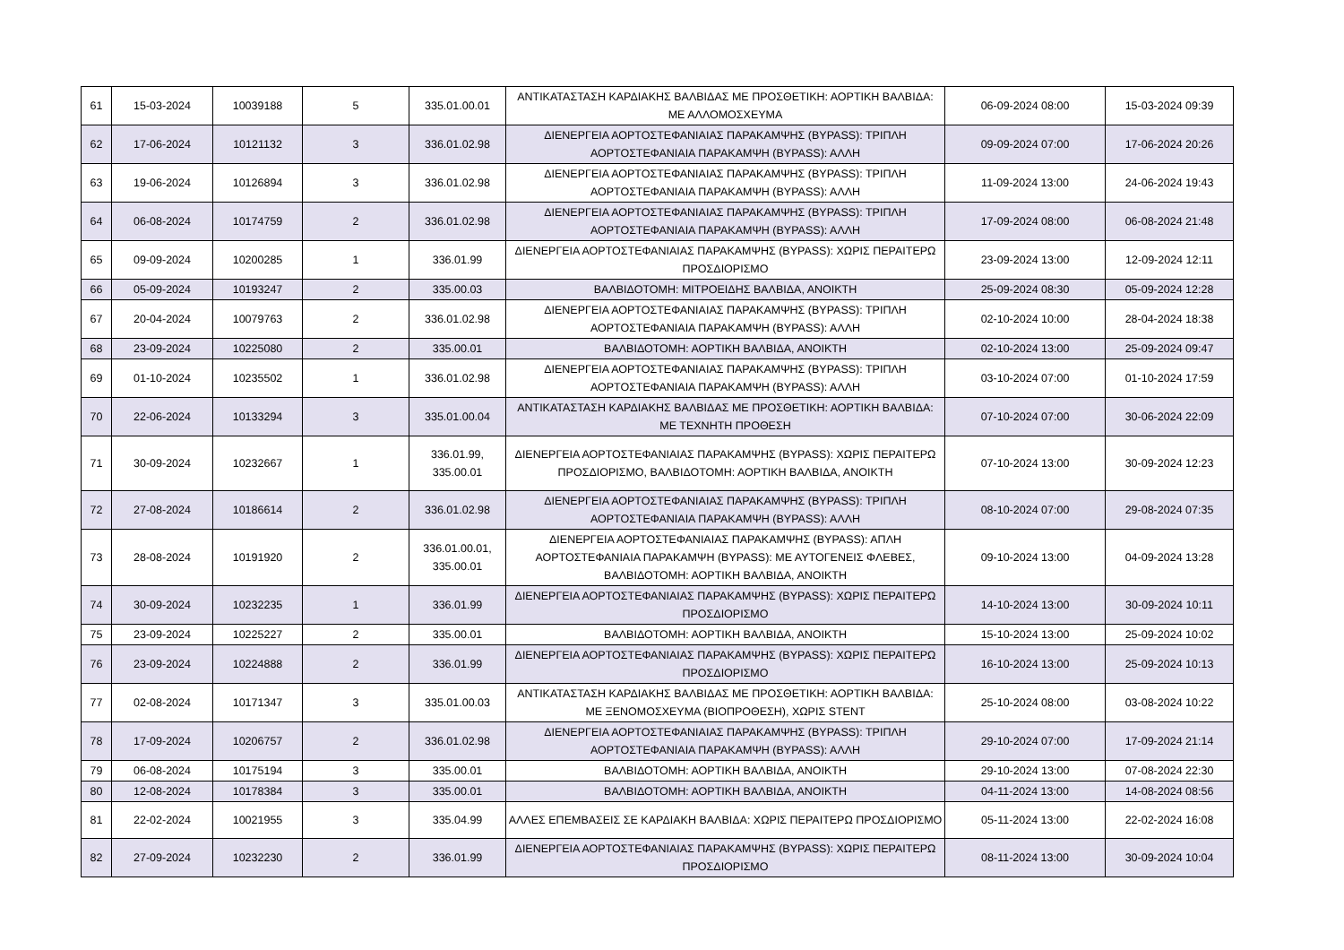| 61 | 15-03-2024 | 10039188 | 5 | 335.01.00.01 | ΑΝΤΙΚΑΤΑΣΤΑΣΗ ΚΑΡΔΙΑΚΗΣ ΒΑΛΒΙΔΑΣ ΜΕ ΠΡΟΣΘΕΤΙΚΗ: ΑΟΡΤΙΚΗ ΒΑΛΒΙΔΑ: ΜΕ ΑΛΛΟΜΟΣΧΕΥΜΑ | 06-09-2024 08:00 | 15-03-2024 09:39 |
| 62 | 17-06-2024 | 10121132 | 3 | 336.01.02.98 | ΔΙΕΝΕΡΓΕΙΑ ΑΟΡΤΟΣΤΕΦΑΝΙΑΙΑΣ ΠΑΡΑΚΑΜΨΗΣ (BYPASS): ΤΡΙΠΛΗ ΑΟΡΤΟΣΤΕΦΑΝΙΑΙΑ ΠΑΡΑΚΑΜΨΗ (BYPASS): ΑΛΛΗ | 09-09-2024 07:00 | 17-06-2024 20:26 |
| 63 | 19-06-2024 | 10126894 | 3 | 336.01.02.98 | ΔΙΕΝΕΡΓΕΙΑ ΑΟΡΤΟΣΤΕΦΑΝΙΑΙΑΣ ΠΑΡΑΚΑΜΨΗΣ (BYPASS): ΤΡΙΠΛΗ ΑΟΡΤΟΣΤΕΦΑΝΙΑΙΑ ΠΑΡΑΚΑΜΨΗ (BYPASS): ΑΛΛΗ | 11-09-2024 13:00 | 24-06-2024 19:43 |
| 64 | 06-08-2024 | 10174759 | 2 | 336.01.02.98 | ΔΙΕΝΕΡΓΕΙΑ ΑΟΡΤΟΣΤΕΦΑΝΙΑΙΑΣ ΠΑΡΑΚΑΜΨΗΣ (BYPASS): ΤΡΙΠΛΗ ΑΟΡΤΟΣΤΕΦΑΝΙΑΙΑ ΠΑΡΑΚΑΜΨΗ (BYPASS): ΑΛΛΗ | 17-09-2024 08:00 | 06-08-2024 21:48 |
| 65 | 09-09-2024 | 10200285 | 1 | 336.01.99 | ΔΙΕΝΕΡΓΕΙΑ ΑΟΡΤΟΣΤΕΦΑΝΙΑΙΑΣ ΠΑΡΑΚΑΜΨΗΣ (BYPASS): ΧΩΡΙΣ ΠΕΡΑΙΤΕΡΩ ΠΡΟΣΔΙΟΡΙΣΜΟ | 23-09-2024 13:00 | 12-09-2024 12:11 |
| 66 | 05-09-2024 | 10193247 | 2 | 335.00.03 | ΒΑΛΒΙΔΟΤΟΜΗ: ΜΙΤΡΟΕΙΔΗΣ ΒΑΛΒΙΔΑ, ΑΝΟΙΚΤΗ | 25-09-2024 08:30 | 05-09-2024 12:28 |
| 67 | 20-04-2024 | 10079763 | 2 | 336.01.02.98 | ΔΙΕΝΕΡΓΕΙΑ ΑΟΡΤΟΣΤΕΦΑΝΙΑΙΑΣ ΠΑΡΑΚΑΜΨΗΣ (BYPASS): ΤΡΙΠΛΗ ΑΟΡΤΟΣΤΕΦΑΝΙΑΙΑ ΠΑΡΑΚΑΜΨΗ (BYPASS): ΑΛΛΗ | 02-10-2024 10:00 | 28-04-2024 18:38 |
| 68 | 23-09-2024 | 10225080 | 2 | 335.00.01 | ΒΑΛΒΙΔΟΤΟΜΗ: ΑΟΡΤΙΚΗ ΒΑΛΒΙΔΑ, ΑΝΟΙΚΤΗ | 02-10-2024 13:00 | 25-09-2024 09:47 |
| 69 | 01-10-2024 | 10235502 | 1 | 336.01.02.98 | ΔΙΕΝΕΡΓΕΙΑ ΑΟΡΤΟΣΤΕΦΑΝΙΑΙΑΣ ΠΑΡΑΚΑΜΨΗΣ (BYPASS): ΤΡΙΠΛΗ ΑΟΡΤΟΣΤΕΦΑΝΙΑΙΑ ΠΑΡΑΚΑΜΨΗ (BYPASS): ΑΛΛΗ | 03-10-2024 07:00 | 01-10-2024 17:59 |
| 70 | 22-06-2024 | 10133294 | 3 | 335.01.00.04 | ΑΝΤΙΚΑΤΑΣΤΑΣΗ ΚΑΡΔΙΑΚΗΣ ΒΑΛΒΙΔΑΣ ΜΕ ΠΡΟΣΘΕΤΙΚΗ: ΑΟΡΤΙΚΗ ΒΑΛΒΙΔΑ: ΜΕ ΤΕΧΝΗΤΗ ΠΡΟΘΕΣΗ | 07-10-2024 07:00 | 30-06-2024 22:09 |
| 71 | 30-09-2024 | 10232667 | 1 | 336.01.99, 335.00.01 | ΔΙΕΝΕΡΓΕΙΑ ΑΟΡΤΟΣΤΕΦΑΝΙΑΙΑΣ ΠΑΡΑΚΑΜΨΗΣ (BYPASS): ΧΩΡΙΣ ΠΕΡΑΙΤΕΡΩ ΠΡΟΣΔΙΟΡΙΣΜΟ, ΒΑΛΒΙΔΟΤΟΜΗ: ΑΟΡΤΙΚΗ ΒΑΛΒΙΔΑ, ΑΝΟΙΚΤΗ | 07-10-2024 13:00 | 30-09-2024 12:23 |
| 72 | 27-08-2024 | 10186614 | 2 | 336.01.02.98 | ΔΙΕΝΕΡΓΕΙΑ ΑΟΡΤΟΣΤΕΦΑΝΙΑΙΑΣ ΠΑΡΑΚΑΜΨΗΣ (BYPASS): ΤΡΙΠΛΗ ΑΟΡΤΟΣΤΕΦΑΝΙΑΙΑ ΠΑΡΑΚΑΜΨΗ (BYPASS): ΑΛΛΗ | 08-10-2024 07:00 | 29-08-2024 07:35 |
| 73 | 28-08-2024 | 10191920 | 2 | 336.01.00.01, 335.00.01 | ΔΙΕΝΕΡΓΕΙΑ ΑΟΡΤΟΣΤΕΦΑΝΙΑΙΑΣ ΠΑΡΑΚΑΜΨΗΣ (BYPASS): ΑΠΛΗ ΑΟΡΤΟΣΤΕΦΑΝΙΑΙΑ ΠΑΡΑΚΑΜΨΗ (BYPASS): ΜΕ ΑΥΤΟΓΕΝΕΙΣ ΦΛΕΒΕΣ, ΒΑΛΒΙΔΟΤΟΜΗ: ΑΟΡΤΙΚΗ ΒΑΛΒΙΔΑ, ΑΝΟΙΚΤΗ | 09-10-2024 13:00 | 04-09-2024 13:28 |
| 74 | 30-09-2024 | 10232235 | 1 | 336.01.99 | ΔΙΕΝΕΡΓΕΙΑ ΑΟΡΤΟΣΤΕΦΑΝΙΑΙΑΣ ΠΑΡΑΚΑΜΨΗΣ (BYPASS): ΧΩΡΙΣ ΠΕΡΑΙΤΕΡΩ ΠΡΟΣΔΙΟΡΙΣΜΟ | 14-10-2024 13:00 | 30-09-2024 10:11 |
| 75 | 23-09-2024 | 10225227 | 2 | 335.00.01 | ΒΑΛΒΙΔΟΤΟΜΗ: ΑΟΡΤΙΚΗ ΒΑΛΒΙΔΑ, ΑΝΟΙΚΤΗ | 15-10-2024 13:00 | 25-09-2024 10:02 |
| 76 | 23-09-2024 | 10224888 | 2 | 336.01.99 | ΔΙΕΝΕΡΓΕΙΑ ΑΟΡΤΟΣΤΕΦΑΝΙΑΙΑΣ ΠΑΡΑΚΑΜΨΗΣ (BYPASS): ΧΩΡΙΣ ΠΕΡΑΙΤΕΡΩ ΠΡΟΣΔΙΟΡΙΣΜΟ | 16-10-2024 13:00 | 25-09-2024 10:13 |
| 77 | 02-08-2024 | 10171347 | 3 | 335.01.00.03 | ΑΝΤΙΚΑΤΑΣΤΑΣΗ ΚΑΡΔΙΑΚΗΣ ΒΑΛΒΙΔΑΣ ΜΕ ΠΡΟΣΘΕΤΙΚΗ: ΑΟΡΤΙΚΗ ΒΑΛΒΙΔΑ: ΜΕ ΞΕΝΟΜΟΣΧΕΥΜΑ (ΒΙΟΠΡΟΘΕΣΗ), ΧΩΡΙΣ STENT | 25-10-2024 08:00 | 03-08-2024 10:22 |
| 78 | 17-09-2024 | 10206757 | 2 | 336.01.02.98 | ΔΙΕΝΕΡΓΕΙΑ ΑΟΡΤΟΣΤΕΦΑΝΙΑΙΑΣ ΠΑΡΑΚΑΜΨΗΣ (BYPASS): ΤΡΙΠΛΗ ΑΟΡΤΟΣΤΕΦΑΝΙΑΙΑ ΠΑΡΑΚΑΜΨΗ (BYPASS): ΑΛΛΗ | 29-10-2024 07:00 | 17-09-2024 21:14 |
| 79 | 06-08-2024 | 10175194 | 3 | 335.00.01 | ΒΑΛΒΙΔΟΤΟΜΗ: ΑΟΡΤΙΚΗ ΒΑΛΒΙΔΑ, ΑΝΟΙΚΤΗ | 29-10-2024 13:00 | 07-08-2024 22:30 |
| 80 | 12-08-2024 | 10178384 | 3 | 335.00.01 | ΒΑΛΒΙΔΟΤΟΜΗ: ΑΟΡΤΙΚΗ ΒΑΛΒΙΔΑ, ΑΝΟΙΚΤΗ | 04-11-2024 13:00 | 14-08-2024 08:56 |
| 81 | 22-02-2024 | 10021955 | 3 | 335.04.99 | ΑΛΛΕΣ ΕΠΕΜΒΑΣΕΙΣ ΣΕ ΚΑΡΔΙΑΚΗ ΒΑΛΒΙΔΑ: ΧΩΡΙΣ ΠΕΡΑΙΤΕΡΩ ΠΡΟΣΔΙΟΡΙΣΜΟ | 05-11-2024 13:00 | 22-02-2024 16:08 |
| 82 | 27-09-2024 | 10232230 | 2 | 336.01.99 | ΔΙΕΝΕΡΓΕΙΑ ΑΟΡΤΟΣΤΕΦΑΝΙΑΙΑΣ ΠΑΡΑΚΑΜΨΗΣ (BYPASS): ΧΩΡΙΣ ΠΕΡΑΙΤΕΡΩ ΠΡΟΣΔΙΟΡΙΣΜΟ | 08-11-2024 13:00 | 30-09-2024 10:04 |